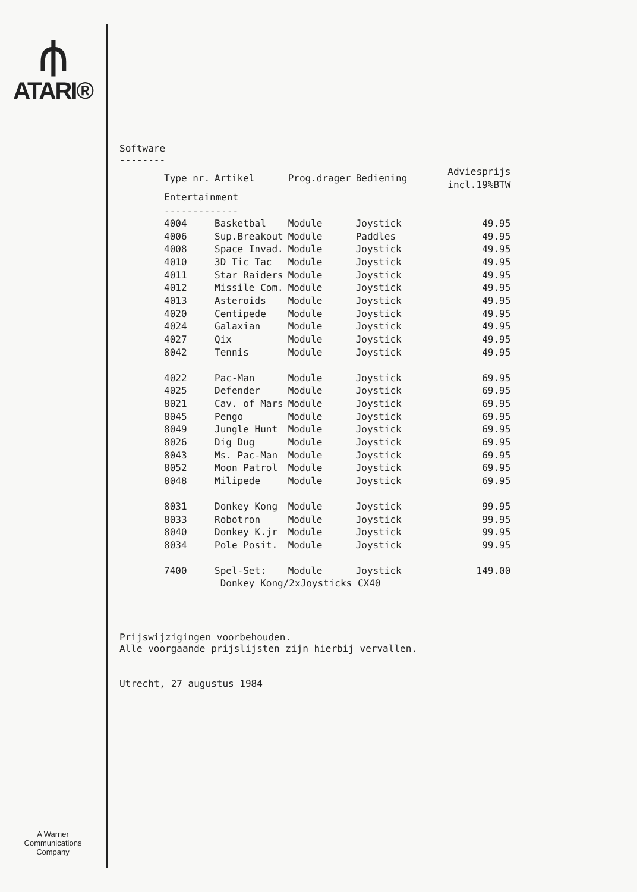⫛
ATARI®
A Warner
Communications
Company
Software
--------
| Type nr. | Artikel | Prog.drager | Bediening | Adviesprijs incl.19%BTW |
| --- | --- | --- | --- | --- |
| Entertainment ------------- | | | | |
| 4004 | Basketbal | Module | Joystick | 49.95 |
| 4006 | Sup.Breakout | Module | Paddles | 49.95 |
| 4008 | Space Invad. | Module | Joystick | 49.95 |
| 4010 | 3D Tic Tac | Module | Joystick | 49.95 |
| 4011 | Star Raiders | Module | Joystick | 49.95 |
| 4012 | Missile Com. | Module | Joystick | 49.95 |
| 4013 | Asteroids | Module | Joystick | 49.95 |
| 4020 | Centipede | Module | Joystick | 49.95 |
| 4024 | Galaxian | Module | Joystick | 49.95 |
| 4027 | Qix | Module | Joystick | 49.95 |
| 8042 | Tennis | Module | Joystick | 49.95 |
| 4022 | Pac-Man | Module | Joystick | 69.95 |
| 4025 | Defender | Module | Joystick | 69.95 |
| 8021 | Cav. of Mars | Module | Joystick | 69.95 |
| 8045 | Pengo | Module | Joystick | 69.95 |
| 8049 | Jungle Hunt | Module | Joystick | 69.95 |
| 8026 | Dig Dug | Module | Joystick | 69.95 |
| 8043 | Ms. Pac-Man | Module | Joystick | 69.95 |
| 8052 | Moon Patrol | Module | Joystick | 69.95 |
| 8048 | Milipede | Module | Joystick | 69.95 |
| 8031 | Donkey Kong | Module | Joystick | 99.95 |
| 8033 | Robotron | Module | Joystick | 99.95 |
| 8040 | Donkey K.jr | Module | Joystick | 99.95 |
| 8034 | Pole Posit. | Module | Joystick | 99.95 |
| 7400 | Spel-Set: | Module | Joystick | 149.00 |
| | Donkey Kong/2xJoysticks CX40 | | | |
Prijswijzigingen voorbehouden.
Alle voorgaande prijslijsten zijn hierbij vervallen.
Utrecht, 27 augustus 1984